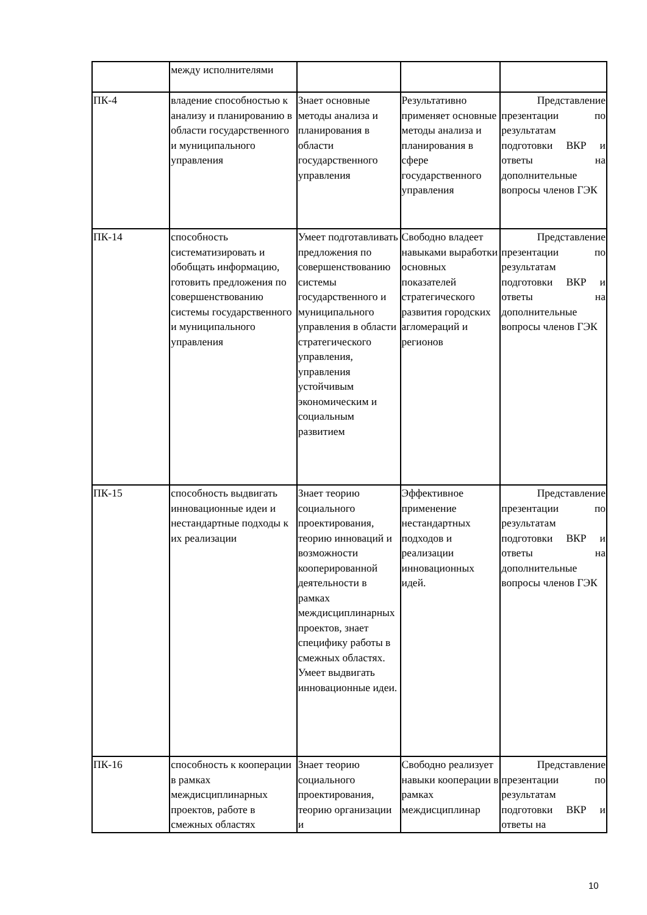| | между исполнителями | | | |
| ПК-4 | владение способностью к анализу и планированию в области государственного и муниципального управления | Знает основные методы анализа и планирования в области государственного управления | Результативно применяет основные методы анализа и планирования в сфере государственного управления | Представление презентации по результатам подготовки ВКР и ответы на дополнительные вопросы членов ГЭК |
| ПК-14 | способность систематизировать и обобщать информацию, готовить предложения по совершенствованию системы государственного и муниципального управления | Умеет подготавливать предложения по совершенствованию системы государственного и муниципального управления в области стратегического управления, управления устойчивым экономическим и социальным развитием | Свободно владеет навыками выработки основных показателей стратегического развития городских агломераций и регионов | Представление презентации по результатам подготовки ВКР и ответы на дополнительные вопросы членов ГЭК |
| ПК-15 | способность выдвигать инновационные идеи и нестандартные подходы к их реализации | Знает теорию социального проектирования, теорию инноваций и возможности кооперированной деятельности в рамках междисциплинарных проектов, знает специфику работы в смежных областях. Умеет выдвигать инновационные идеи. | Эффективное применение нестандартных подходов и реализации инновационных идей. | Представление презентации по результатам подготовки ВКР и ответы на дополнительные вопросы членов ГЭК |
| ПК-16 | способность к кооперации в рамках междисциплинарных проектов, работе в смежных областях | Знает теорию социального проектирования, теорию организации и | Свободно реализует навыки кооперации в рамках междисциплинар | Представление презентации по результатам подготовки ВКР и ответы на |
10